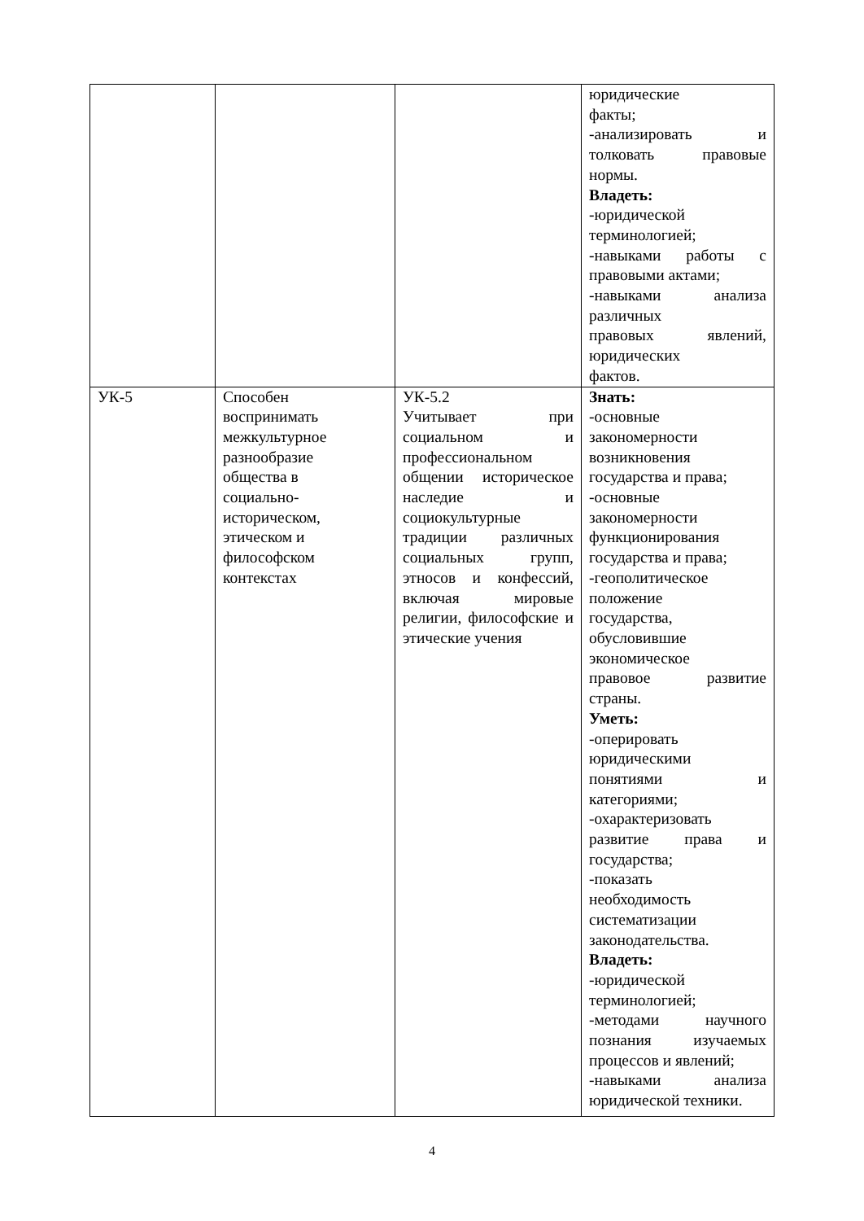| | | | юридические факты; -анализировать и толковать правовые нормы. Владеть: -юридической терминологией; -навыками работы с правовыми актами; -навыками анализа различных правовых явлений, юридических фактов. |
| УК-5 | Способен воспринимать межкультурное разнообразие общества в социально- историческом, этическом и философском контекстах | УК-5.2 Учитывает при социальном и профессиональном общении историческое наследие и социокультурные традиции различных социальных групп, этносов и конфессий, включая мировые религии, философские и этические учения | Знать: -основные закономерности возникновения государства и права; -основные закономерности функционирования государства и права; -геополитическое положение государства, обусловившие экономическое правовое развитие страны. Уметь: -оперировать юридическими понятиями и категориями; -охарактеризовать развитие права и государства; -показать необходимость систематизации законодательства. Владеть: -юридической терминологией; -методами научного познания изучаемых процессов и явлений; -навыками анализа юридической техники. |
4